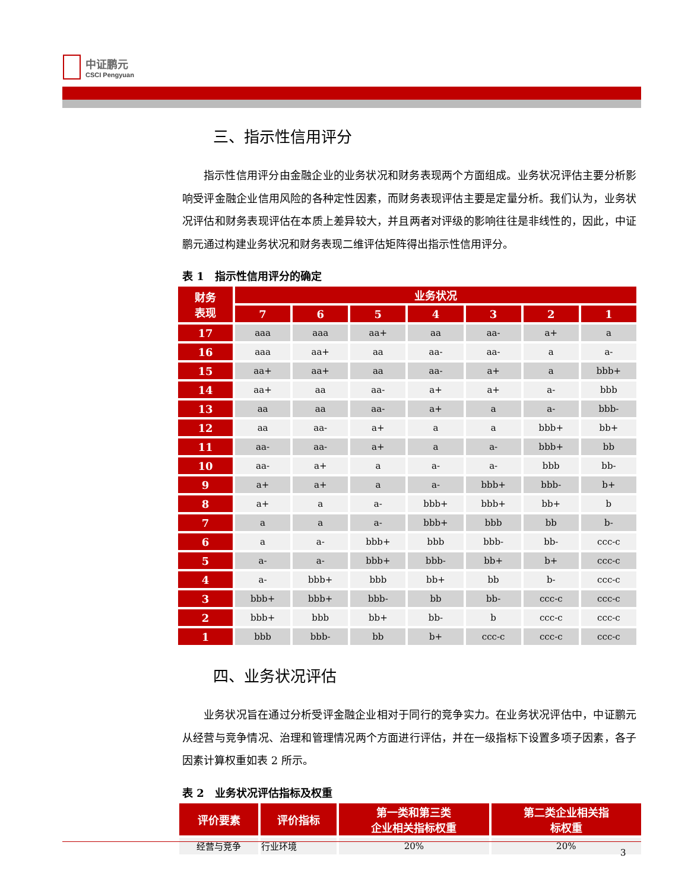中证鹏元
CSCI Pengyuan
三、指示性信用评分
指示性信用评分由金融企业的业务状况和财务表现两个方面组成。业务状况评估主要分析影响受评金融企业信用风险的各种定性因素，而财务表现评估主要是定量分析。我们认为，业务状况评估和财务表现评估在本质上差异较大，并且两者对评级的影响往往是非线性的，因此，中证鹏元通过构建业务状况和财务表现二维评估矩阵得出指示性信用评分。
表 1　指示性信用评分的确定
| 财务 表现 | 业务状况 | | | | | | |
| --- | --- | --- | --- | --- | --- | --- | --- |
| | 7 | 6 | 5 | 4 | 3 | 2 | 1 |
| 17 | aaa | aaa | aa+ | aa | aa- | a+ | a |
| 16 | aaa | aa+ | aa | aa- | aa- | a | a- |
| 15 | aa+ | aa+ | aa | aa- | a+ | a | bbb+ |
| 14 | aa+ | aa | aa- | a+ | a+ | a- | bbb |
| 13 | aa | aa | aa- | a+ | a | a- | bbb- |
| 12 | aa | aa- | a+ | a | a | bbb+ | bb+ |
| 11 | aa- | aa- | a+ | a | a- | bbb+ | bb |
| 10 | aa- | a+ | a | a- | a- | bbb | bb- |
| 9 | a+ | a+ | a | a- | bbb+ | bbb- | b+ |
| 8 | a+ | a | a- | bbb+ | bbb+ | bb+ | b |
| 7 | a | a | a- | bbb+ | bbb | bb | b- |
| 6 | a | a- | bbb+ | bbb | bbb- | bb- | ccc-c |
| 5 | a- | a- | bbb+ | bbb- | bb+ | b+ | ccc-c |
| 4 | a- | bbb+ | bbb | bb+ | bb | b- | ccc-c |
| 3 | bbb+ | bbb+ | bbb- | bb | bb- | ccc-c | ccc-c |
| 2 | bbb+ | bbb | bb+ | bb- | b | ccc-c | ccc-c |
| 1 | bbb | bbb- | bb | b+ | ccc-c | ccc-c | ccc-c |
四、业务状况评估
业务状况旨在通过分析受评金融企业相对于同行的竞争实力。在业务状况评估中，中证鹏元从经营与竞争情况、治理和管理情况两个方面进行评估，并在一级指标下设置多项子因素，各子因素计算权重如表 2 所示。
表 2　业务状况评估指标及权重
| 评价要素 | 评价指标 | 第一类和第三类 企业相关指标权重 | 第二类企业相关指 标权重 |
| --- | --- | --- | --- |
| 经营与竞争 | 行业环境 | 20% | 20% |
3